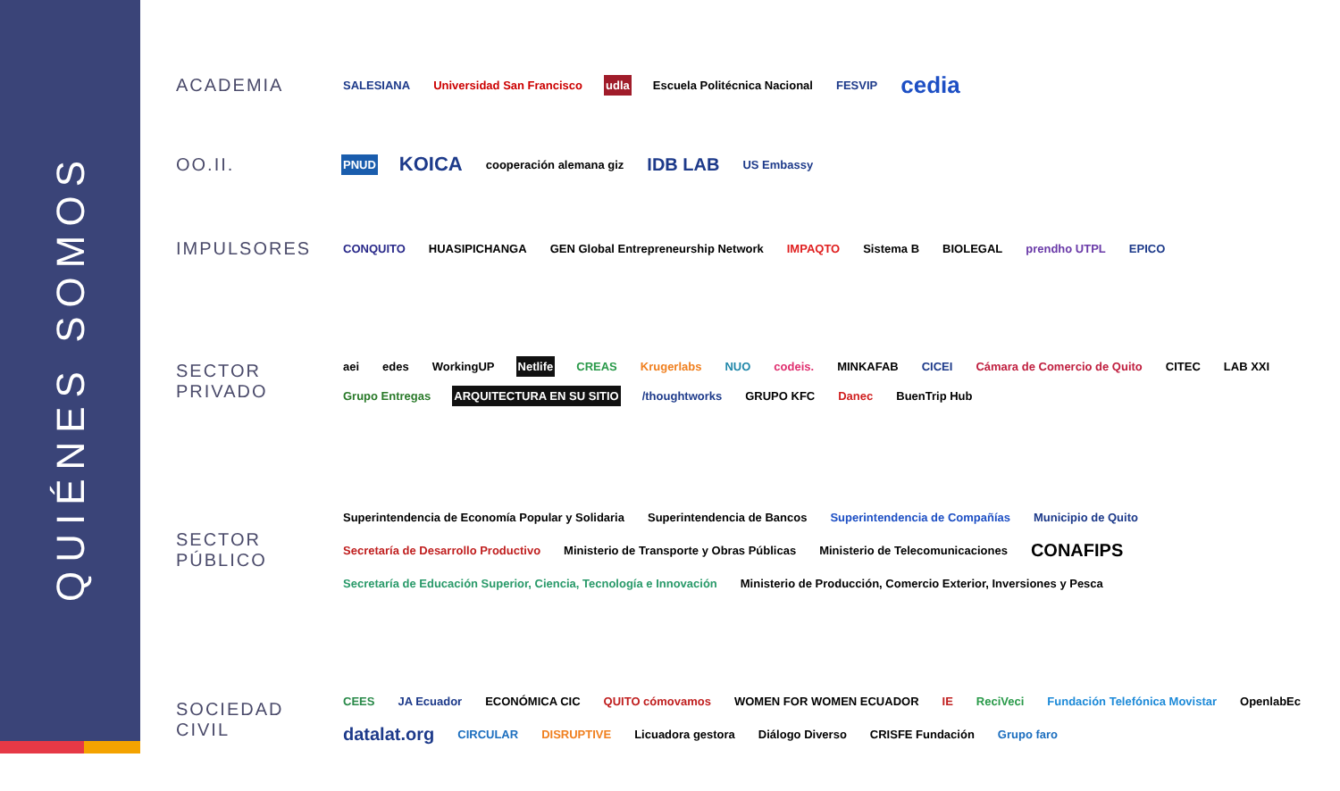QUIÉNES SOMOS
ACADEMIA
SALESIANA Universidad San Francisco udla Escuela Politécnica Nacional FESVIP cedia
OO.II.
PNUD KOICA cooperación alemana giz IDB LAB US Embassy
IMPULSORES
CONQUITO HUASIPICHANGA GEN Global Entrepreneurship Network IMPAQTO Sistema B BIOLEGAL prendho UTPL EPICO
SECTOR
PRIVADO
aei edes WorkingUP Netlife CREAS Krugerlabs NUO codeis. MINKAFAB CICEI Cámara de Comercio de Quito CITEC LAB XXI Grupo Entregas ARQUITECTURA EN SU SITIO /thoughtworks GRUPO KFC Danec BuenTrip Hub
SECTOR
PÚBLICO
Superintendencia de Economía Popular y Solidaria Superintendencia de Bancos Superintendencia de Compañías Municipio de Quito Secretaría de Desarrollo Productivo Ministerio de Transporte y Obras Públicas Ministerio de Telecomunicaciones CONAFIPS Secretaría de Educación Superior, Ciencia, Tecnología e Innovación Ministerio de Producción, Comercio Exterior, Inversiones y Pesca
SOCIEDAD
CIVIL
CEES JA Ecuador ECONÓMICA CIC QUITO cómovamos WOMEN FOR WOMEN ECUADOR IE ReciVeci Fundación Telefónica Movistar OpenlabEc datalat.org CIRCULAR DISRUPTIVE Licuadora gestora Diálogo Diverso CRISFE Fundación Grupo faro